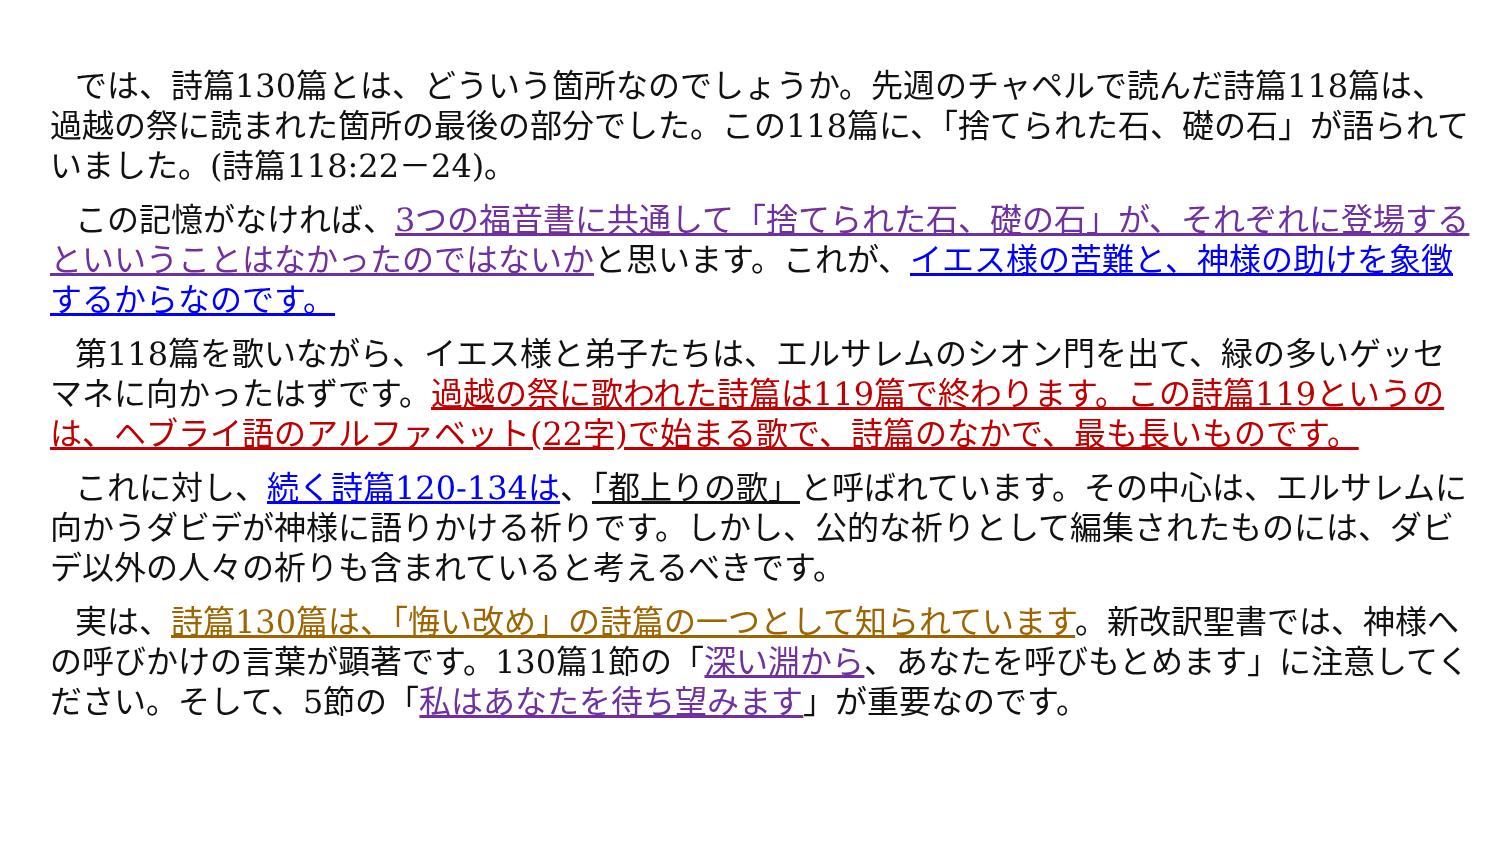では、詩篇130篇とは、どういう箇所なのでしょうか。先週のチャペルで読んだ詩篇118篇は、過越の祭に読まれた箇所の最後の部分でした。この118篇に、「捨てられた石、礎の石」が語られていました。(詩篇118:22－24)。
この記憶がなければ、3つの福音書に共通して「捨てられた石、礎の石」が、それぞれに登場するといいうことはなかったのではないかと思います。これが、イエス様の苦難と、神様の助けを象徴するからなのです。
第118篇を歌いながら、イエス様と弟子たちは、エルサレムのシオン門を出て、緑の多いゲッセマネに向かったはずです。過越の祭に歌われた詩篇は119篇で終わります。この詩篇119というのは、ヘブライ語のアルファベット(22字)で始まる歌で、詩篇のなかで、最も長いものです。
これに対し、続く詩篇120-134は、「都上りの歌」と呼ばれています。その中心は、エルサレムに向かうダビデが神様に語りかける祈りです。しかし、公的な祈りとして編集されたものには、ダビデ以外の人々の祈りも含まれていると考えるべきです。
実は、詩篇130篇は、「悔い改め」の詩篇の一つとして知られています。新改訳聖書では、神様への呼びかけの言葉が顕著です。130篇1節の「深い淵から、あなたを呼びもとめます」に注意してください。そして、5節の「私はあなたを待ち望みます」が重要なのです。